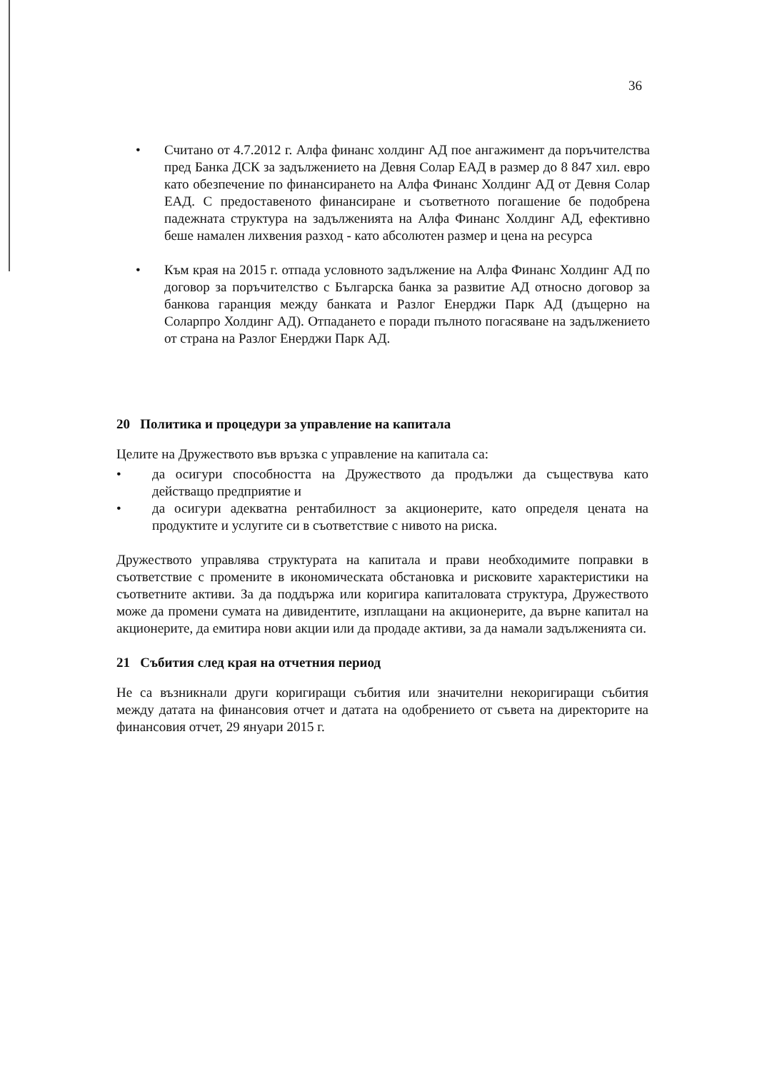36
• Считано от 4.7.2012 г. Алфа финанс холдинг АД пое ангажимент да поръчителства пред Банка ДСК за задължението на Девня Солар ЕАД в размер до 8 847 хил. евро като обезпечение по финансирането на Алфа Финанс Холдинг АД от Девня Солар ЕАД. С предоставеното финансиране и съответното погашение бе подобрена падежната структура на задълженията на Алфа Финанс Холдинг АД, ефективно беше намален лихвения разход - като абсолютен размер и цена на ресурса
• Към края на 2015 г. отпада условното задължение на Алфа Финанс Холдинг АД по договор за поръчителство с Българска банка за развитие АД относно договор за банкова гаранция между банката и Разлог Енерджи Парк АД (дъщерно на Соларпро Холдинг АД). Отпадането е поради пълното погасяване на задължението от страна на Разлог Енерджи Парк АД.
20 Политика и процедури за управление на капитала
Целите на Дружеството във връзка с управление на капитала са:
• да осигури способността на Дружеството да продължи да съществува като действащо предприятие и
• да осигури адекватна рентабилност за акционерите, като определя цената на продуктите и услугите си в съответствие с нивото на риска.
Дружеството управлява структурата на капитала и прави необходимите поправки в съответствие с промените в икономическата обстановка и рисковите характеристики на съответните активи. За да поддържа или коригира капиталовата структура, Дружеството може да промени сумата на дивидентите, изплащани на акционерите, да върне капитал на акционерите, да емитира нови акции или да продаде активи, за да намали задълженията си.
21 Събития след края на отчетния период
Не са възникнали други коригиращи събития или значителни некоригиращи събития между датата на финансовия отчет и датата на одобрението от съвета на директорите на финансовия отчет, 29 януари 2015 г.